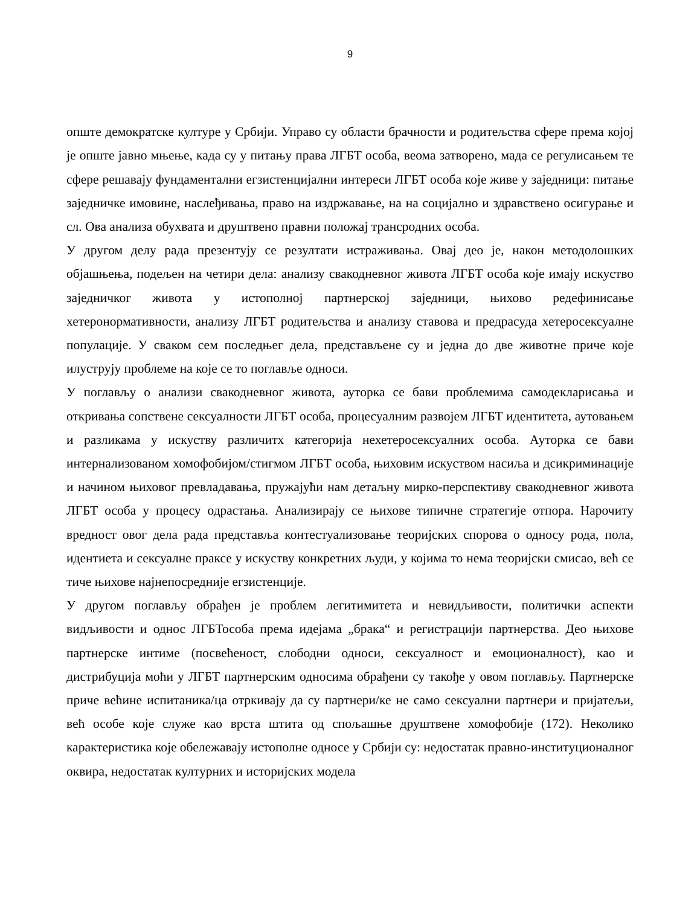9
опште демократске културе у Србији. Управо су области брачности и родитељства сфере према којој је опште јавно мњење, када су у питању права ЛГБТ особа, веома затворено, мада се регулисањем те сфере решавају фундаментални егзистенцијални интереси ЛГБТ особа које живе у заједници: питање заједничке имовине, наслеђивања, право на издржавање, на на социјално и здравствено осигурање и сл. Ова анализа обухвата и друштвено правни положај трансродних особа.
У другом делу рада презентују се резултати истраживања. Овај део је, након методолошких објашњења, подељен на четири дела: анализу свакодневног живота ЛГБТ особа које имају искуство заједничког живота у истополној партнерској заједници, њихово редефинисање хетеронормативности, анализу ЛГБТ родитељства и анализу ставова и предрасуда хетеросексуалне популације. У сваком сем последњег дела, представљене су и једна до две животне приче које илуструју проблеме на које се то поглавље односи.
У поглављу о анализи свакодневног живота, ауторка се бави проблемима самодекларисања и откривања сопствене сексуалности ЛГБТ особа, процесуалним развојем ЛГБТ идентитета, аутовањем и разликама у искуству различитх категорија нехетеросексуалних особа. Ауторка се бави интернализованом хомофобијом/стигмом ЛГБТ особа, њиховим искуством насиља и дсикриминације и начином њиховог превладавања, пружајући нам детаљну мирко-перспективу свакодневног живота ЛГБТ особа у процесу одрастања. Анализирају се њихове типичне стратегије отпора. Нарочиту вредност овог дела рада представља контестуализовање теоријских спорова о односу рода, пола, идентиета и сексуалне праксе у искуству конкретних људи, у којима то нема теоријски смисао, већ се тиче њихове најнепосредније егзистенције.
У другом поглављу обрађен је проблем легитимитета и невидљивости, политички аспекти видљивости и однос ЛГБТособа према идејама „брака“ и регистрацији партнерства. Део њихове партнерске интиме (посвећеност, слободни односи, сексуалност и емоционалност), као и дистрибуција моћи у ЛГБТ партнерским односима обрађени су такође у овом поглављу. Партнерске приче већине испитаника/ца отркивају да су партнери/ке не само сексуални партнери и пријатељи, већ особе које служе као врста штита од спољашње друштвене хомофобије (172). Неколико карактеристика које обележавају истополне односе у Србији су: недостатак правно-институционалног оквира, недостатак културних и историјских модела